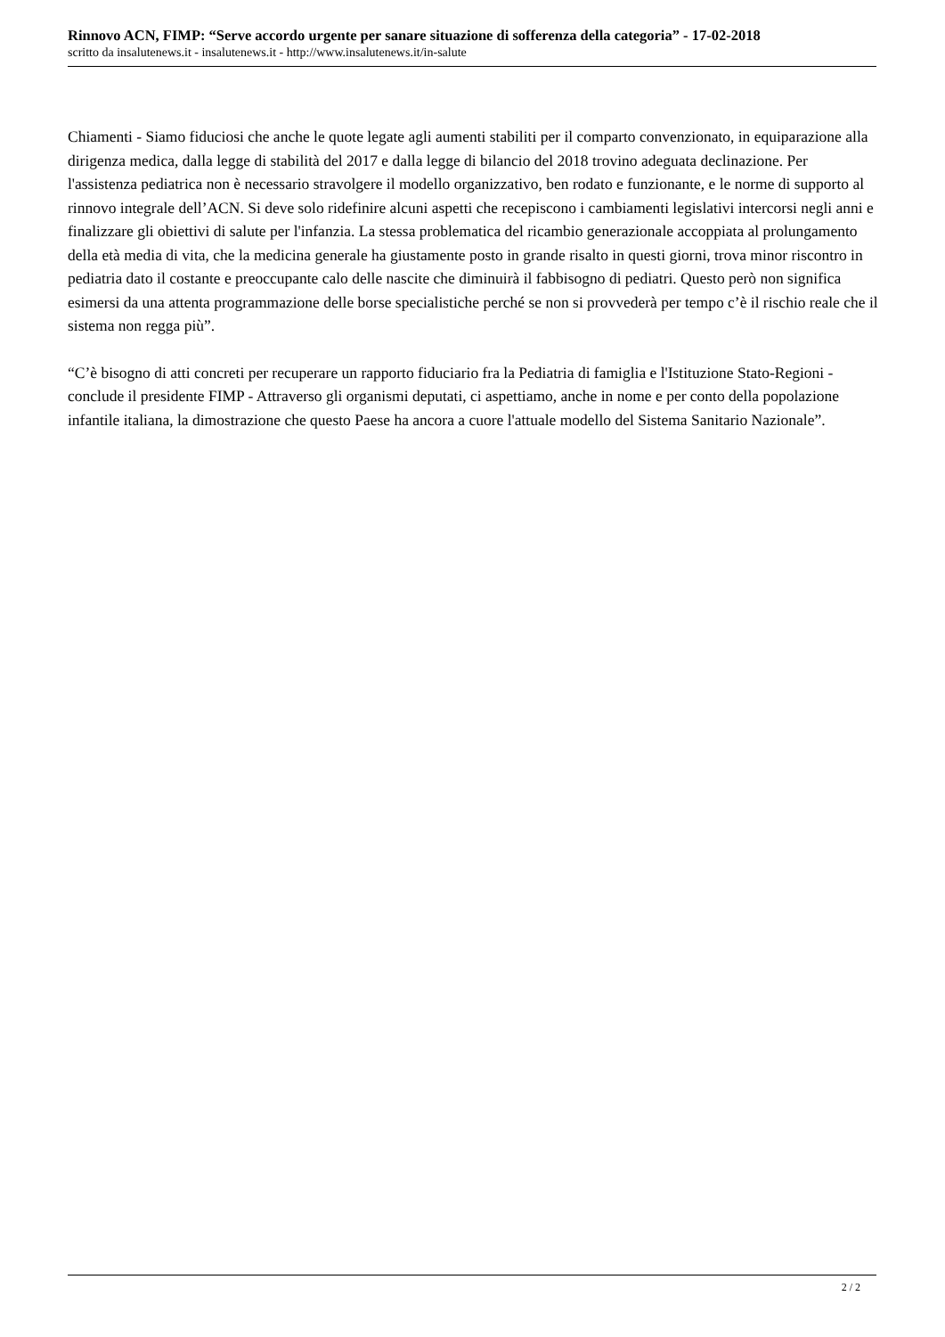Rinnovo ACN, FIMP: “Serve accordo urgente per sanare situazione di sofferenza della categoria” - 17-02-2018
scritto da insalutenews.it - insalutenews.it - http://www.insalutenews.it/in-salute
Chiamenti - Siamo fiduciosi che anche le quote legate agli aumenti stabiliti per il comparto convenzionato, in equiparazione alla dirigenza medica, dalla legge di stabilità del 2017 e dalla legge di bilancio del 2018 trovino adeguata declinazione. Per l'assistenza pediatrica non è necessario stravolgere il modello organizzativo, ben rodato e funzionante, e le norme di supporto al rinnovo integrale dell’ACN. Si deve solo ridefinire alcuni aspetti che recepiscono i cambiamenti legislativi intercorsi negli anni e finalizzare gli obiettivi di salute per l'infanzia. La stessa problematica del ricambio generazionale accoppiata al prolungamento della età media di vita, che la medicina generale ha giustamente posto in grande risalto in questi giorni, trova minor riscontro in pediatria dato il costante e preoccupante calo delle nascite che diminuirà il fabbisogno di pediatri. Questo però non significa esimersi da una attenta programmazione delle borse specialistiche perché se non si provvederà per tempo c’è il rischio reale che il sistema non regga più”.
“C’è bisogno di atti concreti per recuperare un rapporto fiduciario fra la Pediatria di famiglia e l'Istituzione Stato-Regioni - conclude il presidente FIMP - Attraverso gli organismi deputati, ci aspettiamo, anche in nome e per conto della popolazione infantile italiana, la dimostrazione che questo Paese ha ancora a cuore l'attuale modello del Sistema Sanitario Nazionale”.
2 / 2